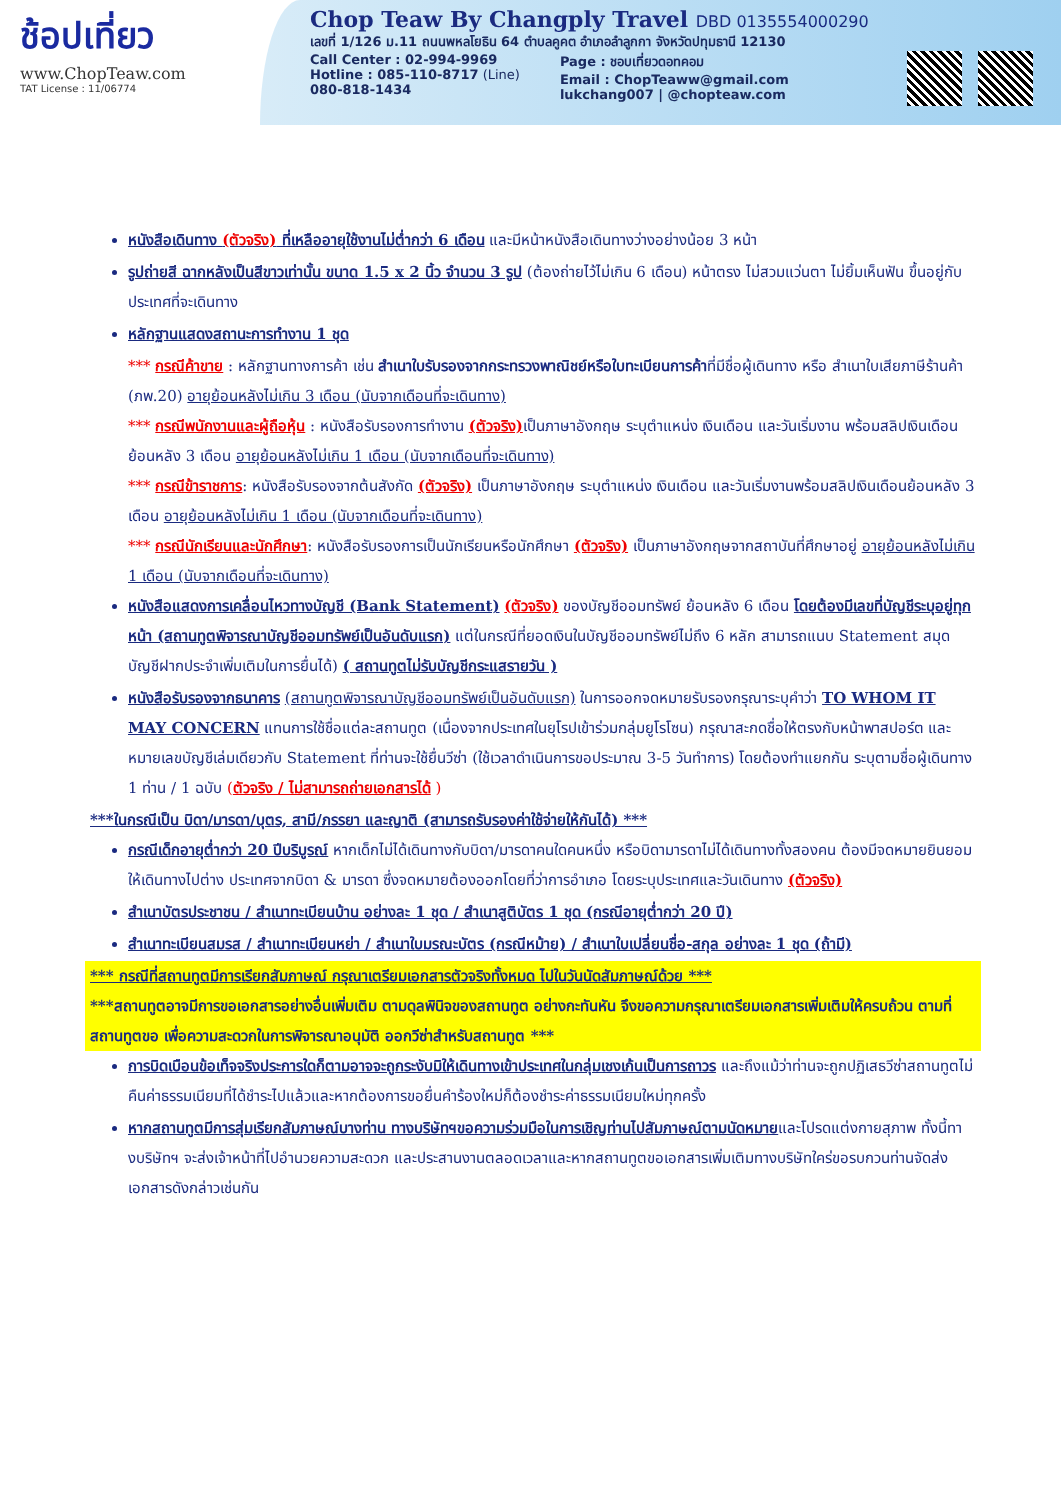ช้อปเที่ยว
www.ChopTeaw.com
TAT License : 11/06774
Chop Teaw By Changply Travel DBD 0135554000290
เลขที่ 1/126 ม.11 ถนนพหลโยธิน 64 ตำบลคูคต อำเภอลำลูกกา จังหวัดปทุมธานี 12130
Call Center : 02-994-9969
Hotline : 085-110-8717 (Line)
080-818-1434
Page : ชอบเที่ยวดอทคอม
Email : ChopTeaww@gmail.com
lukchang007 | @chopteaw.com
หนังสือเดินทาง (ตัวจริง) ที่เหลืออายุใช้งานไม่ต่ำกว่า 6 เดือน และมีหน้าหนังสือเดินทางว่างอย่างน้อย 3 หน้า
รูปถ่ายสี ฉากหลังเป็นสีขาวเท่านั้น ขนาด 1.5 x 2 นิ้ว จำนวน 3 รูป (ต้องถ่ายไว้ไม่เกิน 6 เดือน) หน้าตรง ไม่สวมแว่นตา ไม่ยิ้มเห็นฟัน ขึ้นอยู่กับประเทศที่จะเดินทาง
หลักฐานแสดงสถานะการทำงาน 1 ชุด
*** กรณีค้าขาย : หลักฐานทางการค้า เช่น สำเนาใบรับรองจากกระทรวงพาณิชย์หรือใบทะเบียนการค้าที่มีชื่อผู้เดินทาง หรือ สำเนาใบเสียภาษีร้านค้า (ภพ.20) อายุย้อนหลังไม่เกิน 3 เดือน (นับจากเดือนที่จะเดินทาง)
*** กรณีพนักงานและผู้ถือหุ้น : หนังสือรับรองการทำงาน (ตัวจริง) เป็นภาษาอังกฤษ ระบุตำแหน่ง เงินเดือน และวันเริ่มงาน พร้อมสลิปเงินเดือน ย้อนหลัง 3 เดือน อายุย้อนหลังไม่เกิน 1 เดือน (นับจากเดือนที่จะเดินทาง)
*** กรณีข้าราชการ: หนังสือรับรองจากต้นสังกัด (ตัวจริง) เป็นภาษาอังกฤษ ระบุตำแหน่ง เงินเดือน และวันเริ่มงานพร้อมสลิปเงินเดือนย้อนหลัง 3 เดือน อายุย้อนหลังไม่เกิน 1 เดือน (นับจากเดือนที่จะเดินทาง)
*** กรณีนักเรียนและนักศึกษา: หนังสือรับรองการเป็นนักเรียนหรือนักศึกษา (ตัวจริง) เป็นภาษาอังกฤษจากสถาบันที่ศึกษาอยู่ อายุย้อนหลังไม่เกิน 1 เดือน (นับจากเดือนที่จะเดินทาง)
หนังสือแสดงการเคลื่อนไหวทางบัญชี (Bank Statement) (ตัวจริง) ของบัญชีออมทรัพย์ ย้อนหลัง 6 เดือน โดยต้องมีเลขที่บัญชีระบุอยู่ทุกหน้า (สถานทูตพิจารณาบัญชีออมทรัพย์เป็นอันดับแรก) แต่ในกรณีที่ยอดเงินในบัญชีออมทรัพย์ไม่ถึง 6 หลัก สามารถแนบ Statement สมุดบัญชีฝากประจำเพิ่มเติมในการยื่นได้) ( สถานทูตไม่รับบัญชีกระแสรายวัน )
หนังสือรับรองจากธนาคาร (สถานทูตพิจารณาบัญชีออมทรัพย์เป็นอันดับแรก) ในการออกจดหมายรับรองกรุณาระบุคำว่า TO WHOM IT MAY CONCERN แทนการใช้ชื่อแต่ละสถานทูต (เนื่องจากประเทศในยุโรปเข้าร่วมกลุ่มยูโรโซน) กรุณาสะกดชื่อให้ตรงกับหน้าพาสปอร์ต และหมายเลขบัญชีเล่มเดียวกับ Statement ที่ท่านจะใช้ยื่นวีซ่า (ใช้เวลาดำเนินการขอประมาณ 3-5 วันทำการ) โดยต้องทำแยกกัน ระบุตามชื่อผู้เดินทาง 1 ท่าน / 1 ฉบับ (ตัวจริง / ไม่สามารถถ่ายเอกสารได้ )
***ในกรณีเป็น บิดา/มารดา/บุตร, สามี/ภรรยา และญาติ (สามารถรับรองค่าใช้จ่ายให้กันได้) ***
กรณีเด็กอายุต่ำกว่า 20 ปีบริบูรณ์ หากเด็กไม่ได้เดินทางกับบิดา/มารดาคนใดคนหนึ่ง หรือบิดามารดาไม่ได้เดินทางทั้งสองคน ต้องมีจดหมายยินยอมให้เดินทางไปต่าง ประเทศจากบิดา & มารดา ซึ่งจดหมายต้องออกโดยที่ว่าการอำเภอ โดยระบุประเทศและวันเดินทาง (ตัวจริง)
สำเนาบัตรประชาชน / สำเนาทะเบียนบ้าน อย่างละ 1 ชุด / สำเนาสูติบัตร 1 ชุด (กรณีอายุต่ำกว่า 20 ปี)
สำเนาทะเบียนสมรส / สำเนาทะเบียนหย่า / สำเนาใบมรณะบัตร (กรณีหม้าย) / สำเนาใบเปลี่ยนชื่อ-สกุล อย่างละ 1 ชุด (ถ้ามี)
*** กรณีที่สถานทูตมีการเรียกสัมภาษณ์ กรุณาเตรียมเอกสารตัวจริงทั้งหมด ไปในวันนัดสัมภาษณ์ด้วย ***
***สถานทูตอาจมีการขอเอกสารอย่างอื่นเพิ่มเติม ตามดุลพินิจของสถานทูต อย่างกะทันหัน จึงขอความกรุณาเตรียมเอกสารเพิ่มเติมให้ครบถ้วน ตามที่สถานทูตขอ เพื่อความสะดวกในการพิจารณาอนุมัติ ออกวีซ่าสำหรับสถานทูต ***
การบิดเบือนข้อเท็จจริงประการใดก็ตามอาจจะถูกระงับมิให้เดินทางเข้าประเทศในกลุ่มเชงเก้นเป็นการถาวร และถึงแม้ว่าท่านจะถูกปฏิเสธวีซ่าสถานทูตไม่คืนค่าธรรมเนียมที่ได้ชำระไปแล้วและหากต้องการขอยื่นคำร้องใหม่ก็ต้องชำระค่าธรรมเนียมใหม่ทุกครั้ง
หากสถานทูตมีการสุ่มเรียกสัมภาษณ์บางท่าน ทางบริษัทฯขอความร่วมมือในการเชิญท่านไปสัมภาษณ์ตามนัดหมายและโปรดแต่งกายสุภาพ ทั้งนี้ทางบริษัทฯ จะส่งเจ้าหน้าที่ไปอำนวยความสะดวก และประสานงานตลอดเวลาและหากสถานทูตขอเอกสารเพิ่มเติมทางบริษัทใคร่ขอรบกวนท่านจัดส่งเอกสารดังกล่าวเช่นกัน